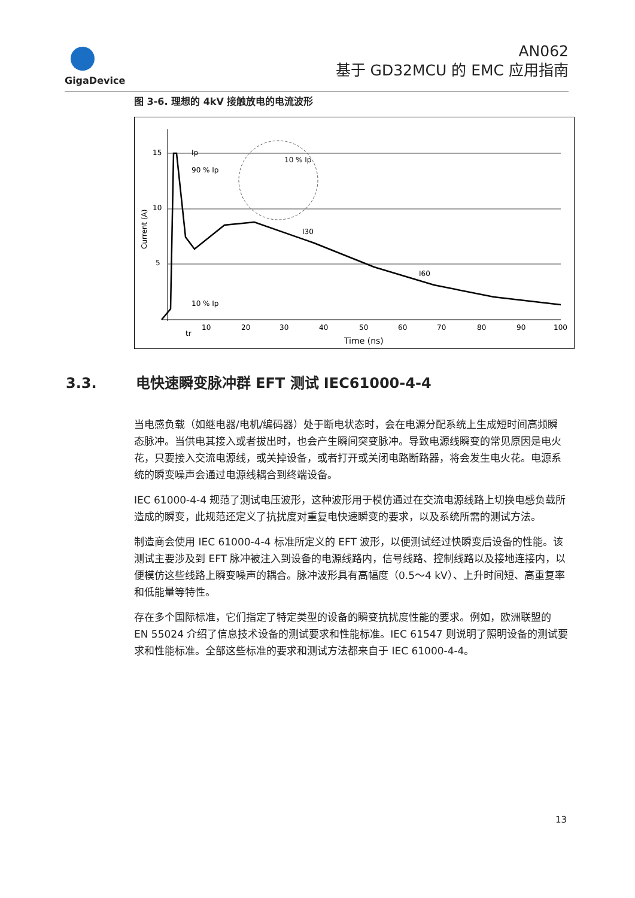GigaDevice
AN062
基于 GD32MCU 的 EMC 应用指南
图 3-6. 理想的 4kV 接触放电的电流波形
15
10
5
Ip
90 % Ip
10 % Ip
I30
I60
10 % Ip
tr
10
20
30
40
50
60
70
80
90
100
Time (ns)
Current (A)
3.3. 电快速瞬变脉冲群 EFT 测试 IEC61000-4-4
当电感负载（如继电器/电机/编码器）处于断电状态时，会在电源分配系统上生成短时间高频瞬态脉冲。当供电其接入或者拔出时，也会产生瞬间突变脉冲。导致电源线瞬变的常见原因是电火花，只要接入交流电源线，或关掉设备，或者打开或关闭电路断路器，将会发生电火花。电源系统的瞬变噪声会通过电源线耦合到终端设备。
IEC 61000-4-4 规范了测试电压波形，这种波形用于模仿通过在交流电源线路上切换电感负载所造成的瞬变，此规范还定义了抗扰度对重复电快速瞬变的要求，以及系统所需的测试方法。
制造商会使用 IEC 61000-4-4 标准所定义的 EFT 波形，以便测试经过快瞬变后设备的性能。该测试主要涉及到 EFT 脉冲被注入到设备的电源线路内，信号线路、控制线路以及接地连接内，以便模仿这些线路上瞬变噪声的耦合。脉冲波形具有高幅度（0.5～4 kV）、上升时间短、高重复率和低能量等特性。
存在多个国际标准，它们指定了特定类型的设备的瞬变抗扰度性能的要求。例如，欧洲联盟的 EN 55024 介绍了信息技术设备的测试要求和性能标准。IEC 61547 则说明了照明设备的测试要求和性能标准。全部这些标准的要求和测试方法都来自于 IEC 61000-4-4。
13